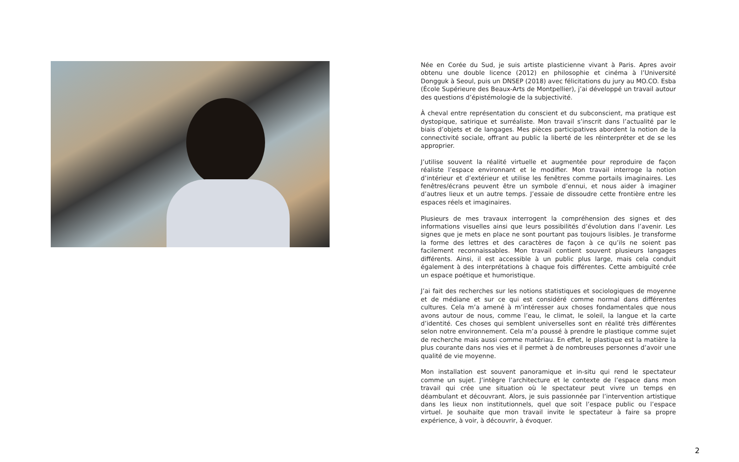Née en Corée du Sud, je suis artiste plasticienne vivant à Paris. Apres avoir obtenu une double licence (2012) en philosophie et cinéma à l’Université Dongguk à Seoul, puis un DNSEP (2018) avec félicitations du jury au MO.CO. Esba (École Supérieure des Beaux-Arts de Montpellier), j’ai développé un travail autour des questions d’épistémologie de la subjectivité.
À cheval entre représentation du conscient et du subconscient, ma pratique est dystopique, satirique et surréaliste. Mon travail s’inscrit dans l’actualité par le biais d’objets et de langages. Mes pièces participatives abordent la notion de la connectivité sociale, offrant au public la liberté de les réinterpréter et de se les approprier.
J’utilise souvent la réalité virtuelle et augmentée pour reproduire de façon réaliste l’espace environnant et le modifier. Mon travail interroge la notion d’intérieur et d’extérieur et utilise les fenêtres comme portails imaginaires. Les fenêtres/écrans peuvent être un symbole d’ennui, et nous aider à imaginer d’autres lieux et un autre temps. J’essaie de dissoudre cette frontière entre les espaces réels et imaginaires.
Plusieurs de mes travaux interrogent la compréhension des signes et des informations visuelles ainsi que leurs possibilités d’évolution dans l’avenir. Les signes que je mets en place ne sont pourtant pas toujours lisibles. Je transforme la forme des lettres et des caractères de façon à ce qu’ils ne soient pas facilement reconnaissables. Mon travail contient souvent plusieurs langages différents. Ainsi, il est accessible à un public plus large, mais cela conduit également à des interprétations à chaque fois différentes. Cette ambiguïté crée un espace poétique et humoristique.
J’ai fait des recherches sur les notions statistiques et sociologiques de moyenne et de médiane et sur ce qui est considéré comme normal dans différentes cultures. Cela m’a amené à m’intéresser aux choses fondamentales que nous avons autour de nous, comme l’eau, le climat, le soleil, la langue et la carte d’identité. Ces choses qui semblent universelles sont en réalité très différentes selon notre environnement. Cela m’a poussé à prendre le plastique comme sujet de recherche mais aussi comme matériau. En effet, le plastique est la matière la plus courante dans nos vies et il permet à de nombreuses personnes d’avoir une qualité de vie moyenne.
Mon installation est souvent panoramique et in-situ qui rend le spectateur comme un sujet. J’intègre l’architecture et le contexte de l’espace dans mon travail qui crée une situation où le spectateur peut vivre un temps en déambulant et découvrant. Alors, je suis passionnée par l’intervention artistique dans les lieux non institutionnels, quel que soit l’espace public ou l’espace virtuel. Je souhaite que mon travail invite le spectateur à faire sa propre expérience, à voir, à découvrir, à évoquer.
2